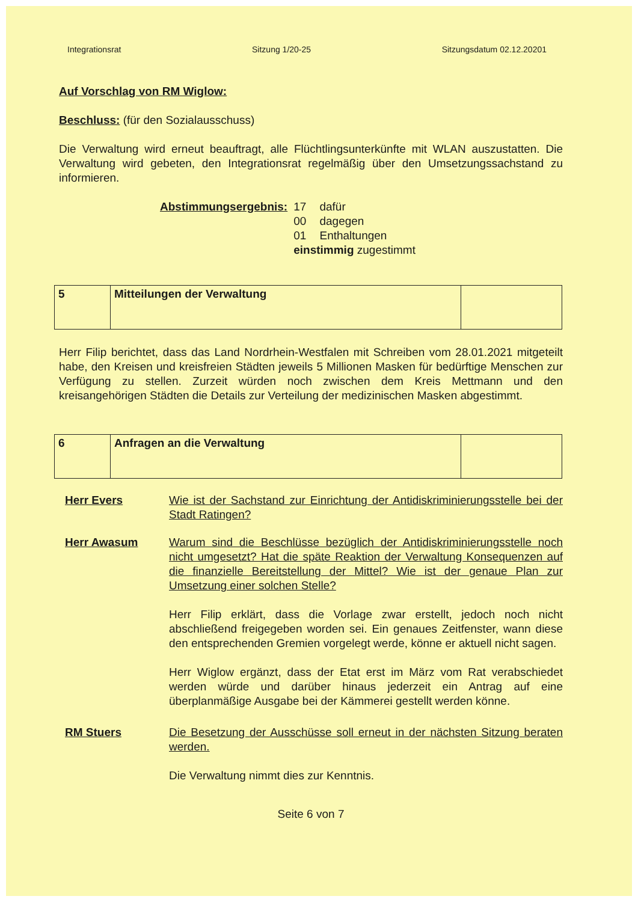Integrationsrat Sitzung 1/20-25 Sitzungsdatum 02.12.20201
Auf Vorschlag von RM Wiglow:
Beschluss: (für den Sozialausschuss)
Die Verwaltung wird erneut beauftragt, alle Flüchtlingsunterkünfte mit WLAN auszustatten. Die Verwaltung wird gebeten, den Integrationsrat regelmäßig über den Umsetzungssachstand zu informieren.
| Abstimmungsergebnis: | 17 | dafür |
| | 00 | dagegen |
| | 01 | Enthaltungen |
| | einstimmig zugestimmt | |
| 5 | Mitteilungen der Verwaltung | |
Herr Filip berichtet, dass das Land Nordrhein-Westfalen mit Schreiben vom 28.01.2021 mitgeteilt habe, den Kreisen und kreisfreien Städten jeweils 5 Millionen Masken für bedürftige Menschen zur Verfügung zu stellen. Zurzeit würden noch zwischen dem Kreis Mettmann und den kreisangehörigen Städten die Details zur Verteilung der medizinischen Masken abgestimmt.
| 6 | Anfragen an die Verwaltung | |
Herr Evers Wie ist der Sachstand zur Einrichtung der Antidiskriminierungsstelle bei der Stadt Ratingen?
Herr Awasum Warum sind die Beschlüsse bezüglich der Antidiskriminierungsstelle noch nicht umgesetzt? Hat die späte Reaktion der Verwaltung Konsequenzen auf die finanzielle Bereitstellung der Mittel? Wie ist der genaue Plan zur Umsetzung einer solchen Stelle?
Herr Filip erklärt, dass die Vorlage zwar erstellt, jedoch noch nicht abschließend freigegeben worden sei. Ein genaues Zeitfenster, wann diese den entsprechenden Gremien vorgelegt werde, könne er aktuell nicht sagen.
Herr Wiglow ergänzt, dass der Etat erst im März vom Rat verabschiedet werden würde und darüber hinaus jederzeit ein Antrag auf eine überplanmäßige Ausgabe bei der Kämmerei gestellt werden könne.
RM Stuers Die Besetzung der Ausschüsse soll erneut in der nächsten Sitzung beraten werden.
Die Verwaltung nimmt dies zur Kenntnis.
Seite 6 von 7